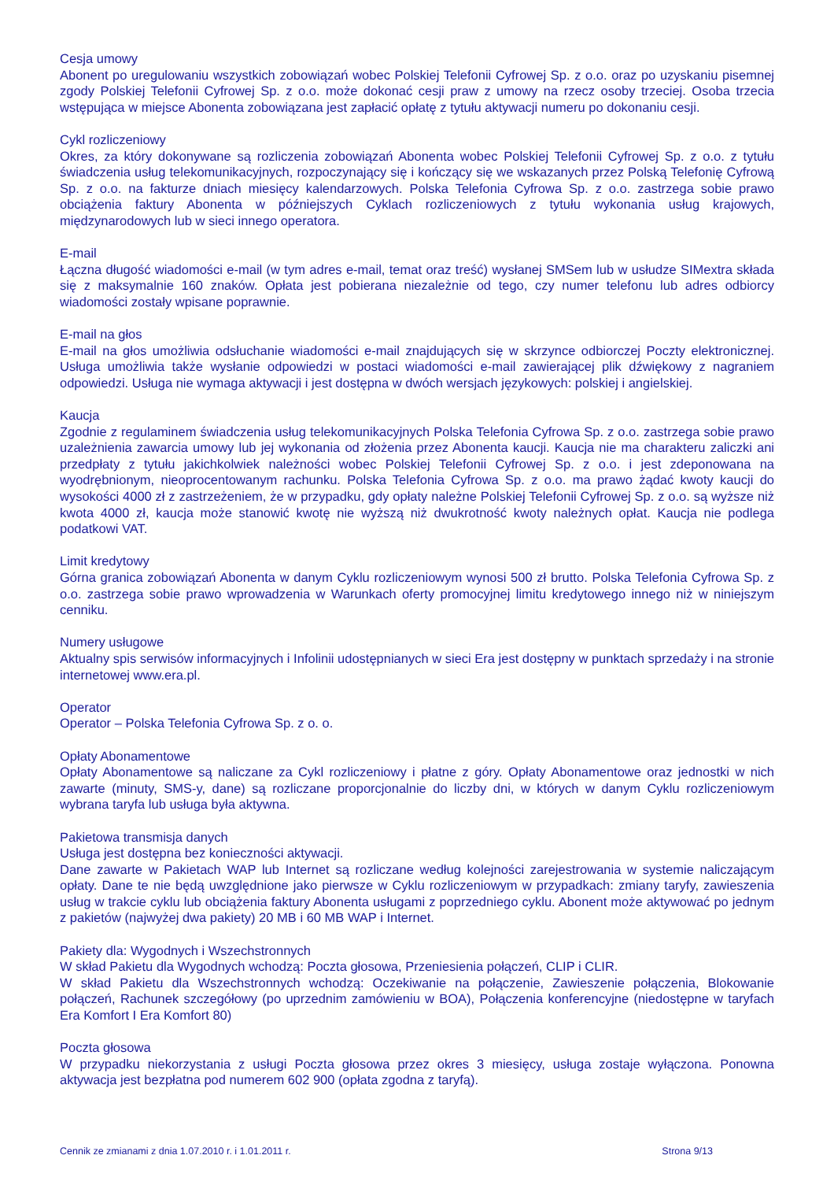Cesja umowy
Abonent po uregulowaniu wszystkich zobowiązań wobec Polskiej Telefonii Cyfrowej Sp. z o.o. oraz po uzyskaniu pisemnej zgody Polskiej Telefonii Cyfrowej Sp. z o.o. może dokonać cesji praw z umowy na rzecz osoby trzeciej. Osoba trzecia wstępująca w miejsce Abonenta zobowiązana jest zapłacić opłatę z tytułu aktywacji numeru po dokonaniu cesji.
Cykl rozliczeniowy
Okres, za który dokonywane są rozliczenia zobowiązań Abonenta wobec Polskiej Telefonii Cyfrowej Sp. z o.o. z tytułu świadczenia usług telekomunikacyjnych, rozpoczynający się i kończący się we wskazanych przez Polską Telefonię Cyfrową Sp. z o.o. na fakturze dniach miesięcy kalendarzowych. Polska Telefonia Cyfrowa Sp. z o.o. zastrzega sobie prawo obciążenia faktury Abonenta w późniejszych Cyklach rozliczeniowych z tytułu wykonania usług krajowych, międzynarodowych lub w sieci innego operatora.
E-mail
Łączna długość wiadomości e-mail (w tym adres e-mail, temat oraz treść) wysłanej SMSem lub w usłudze SIMextra składa się z maksymalnie 160 znaków. Opłata jest pobierana niezależnie od tego, czy numer telefonu lub adres odbiorcy wiadomości zostały wpisane poprawnie.
E-mail na głos
E-mail na głos umożliwia odsłuchanie wiadomości e-mail znajdujących się w skrzynce odbiorczej Poczty elektronicznej. Usługa umożliwia także wysłanie odpowiedzi w postaci wiadomości e-mail zawierającej plik dźwiękowy z nagraniem odpowiedzi. Usługa nie wymaga aktywacji i jest dostępna w dwóch wersjach językowych: polskiej i angielskiej.
Kaucja
Zgodnie z regulaminem świadczenia usług telekomunikacyjnych Polska Telefonia Cyfrowa Sp. z o.o. zastrzega sobie prawo uzależnienia zawarcia umowy lub jej wykonania od złożenia przez Abonenta kaucji. Kaucja nie ma charakteru zaliczki ani przedpłaty z tytułu jakichkolwiek należności wobec Polskiej Telefonii Cyfrowej Sp. z o.o. i jest zdeponowana na wyodrębnionym, nieoprocentowanym rachunku. Polska Telefonia Cyfrowa Sp. z o.o. ma prawo żądać kwoty kaucji do wysokości 4000 zł z zastrzeżeniem, że w przypadku, gdy opłaty należne Polskiej Telefonii Cyfrowej Sp. z o.o. są wyższe niż kwota 4000 zł, kaucja może stanowić kwotę nie wyższą niż dwukrotność kwoty należnych opłat. Kaucja nie podlega podatkowi VAT.
Limit kredytowy
Górna granica zobowiązań Abonenta w danym Cyklu rozliczeniowym wynosi 500 zł brutto. Polska Telefonia Cyfrowa Sp. z o.o. zastrzega sobie prawo wprowadzenia w Warunkach oferty promocyjnej limitu kredytowego innego niż w niniejszym cenniku.
Numery usługowe
Aktualny spis serwisów informacyjnych i Infolinii udostępnianych w sieci Era jest dostępny w punktach sprzedaży i na stronie internetowej www.era.pl.
Operator
Operator – Polska Telefonia Cyfrowa Sp. z o. o.
Opłaty Abonamentowe
Opłaty Abonamentowe są naliczane za Cykl rozliczeniowy i płatne z góry. Opłaty Abonamentowe oraz jednostki w nich zawarte (minuty, SMS-y, dane) są rozliczane proporcjonalnie do liczby dni, w których w danym Cyklu rozliczeniowym wybrana taryfa lub usługa była aktywna.
Pakietowa transmisja danych
Usługa jest dostępna bez konieczności aktywacji.
Dane zawarte w Pakietach WAP lub Internet są rozliczane według kolejności zarejestrowania w systemie naliczającym opłaty. Dane te nie będą uwzględnione jako pierwsze w Cyklu rozliczeniowym w przypadkach: zmiany taryfy, zawieszenia usług w trakcie cyklu lub obciążenia faktury Abonenta usługami z poprzedniego cyklu. Abonent może aktywować po jednym z pakietów (najwyżej dwa pakiety) 20 MB i 60 MB WAP i Internet.
Pakiety dla: Wygodnych i Wszechstronnych
W skład Pakietu dla Wygodnych wchodzą: Poczta głosowa, Przeniesienia połączeń, CLIP i CLIR.
W skład Pakietu dla Wszechstronnych wchodzą: Oczekiwanie na połączenie, Zawieszenie połączenia, Blokowanie połączeń, Rachunek szczegółowy (po uprzednim zamówieniu w BOA), Połączenia konferencyjne (niedostępne w taryfach Era Komfort I Era Komfort 80)
Poczta głosowa
W przypadku niekorzystania z usługi Poczta głosowa przez okres 3 miesięcy, usługa zostaje wyłączona. Ponowna aktywacja jest bezpłatna pod numerem 602 900 (opłata zgodna z taryfą).
Cennik ze zmianami z dnia 1.07.2010 r. i 1.01.2011 r. Strona 9/13